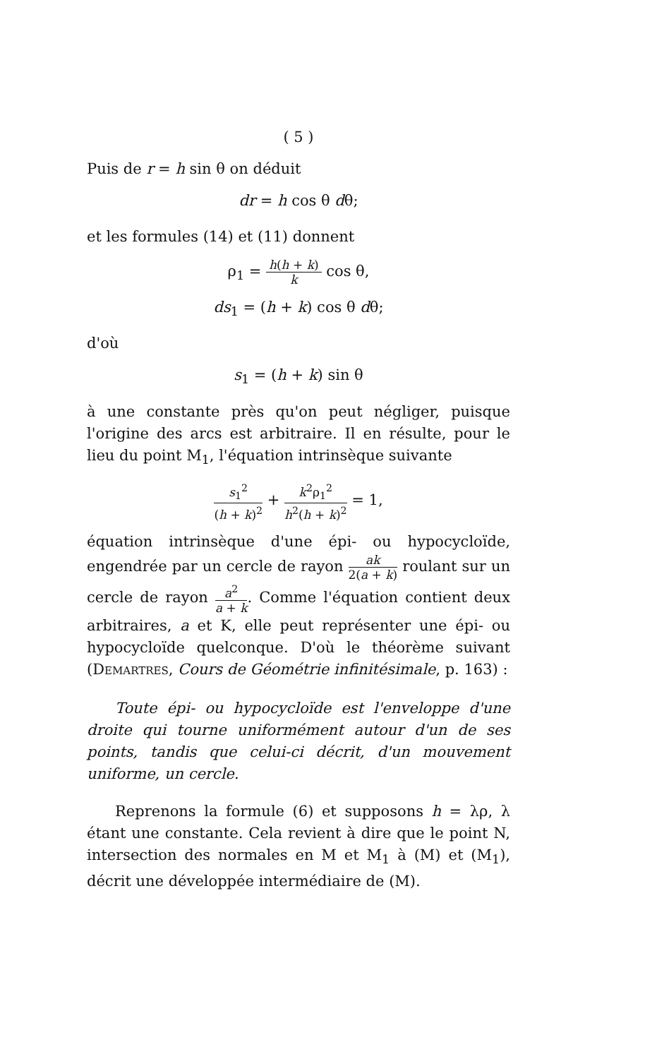( 5 )
Puis de r = h sin θ on déduit
dr = h cos θ dθ;
et les formules (14) et (11) donnent
ρ<sub>1</sub> = h(h + k) k cos θ,
ds<sub>1</sub> = (h + k) cos θ dθ;
d'où
s<sub>1</sub> = (h + k) sin θ
à une constante près qu'on peut négliger, puisque l'origine des arcs est arbitraire. Il en résulte, pour le lieu du point M<sub>1</sub>, l'équation intrinsèque suivante
s<sub>1</sub><sup>2</sup> (h + k)<sup>2</sup> + k<sup>2</sup>ρ<sub>1</sub><sup>2</sup> h<sup>2</sup>(h + k)<sup>2</sup> = 1,
équation intrinsèque d'une épi- ou hypocycloïde, engendrée par un cercle de rayon ak 2(a + k) roulant sur un cercle de rayon a<sup>2</sup> a + k. Comme l'équation contient deux arbitraires, a et K, elle peut représenter une épi- ou hypocycloïde quelconque. D'où le théorème suivant (DEMARTRES, Cours de Géométrie infinitésimale, p. 163) :
Toute épi- ou hypocycloïde est l'enveloppe d'une droite qui tourne uniformément autour d'un de ses points, tandis que celui-ci décrit, d'un mouvement uniforme, un cercle.
Reprenons la formule (6) et supposons h = λρ, λ étant une constante. Cela revient à dire que le point N, intersection des normales en M et M<sub>1</sub> à (M) et (M<sub>1</sub>), décrit une développée intermédiaire de (M).